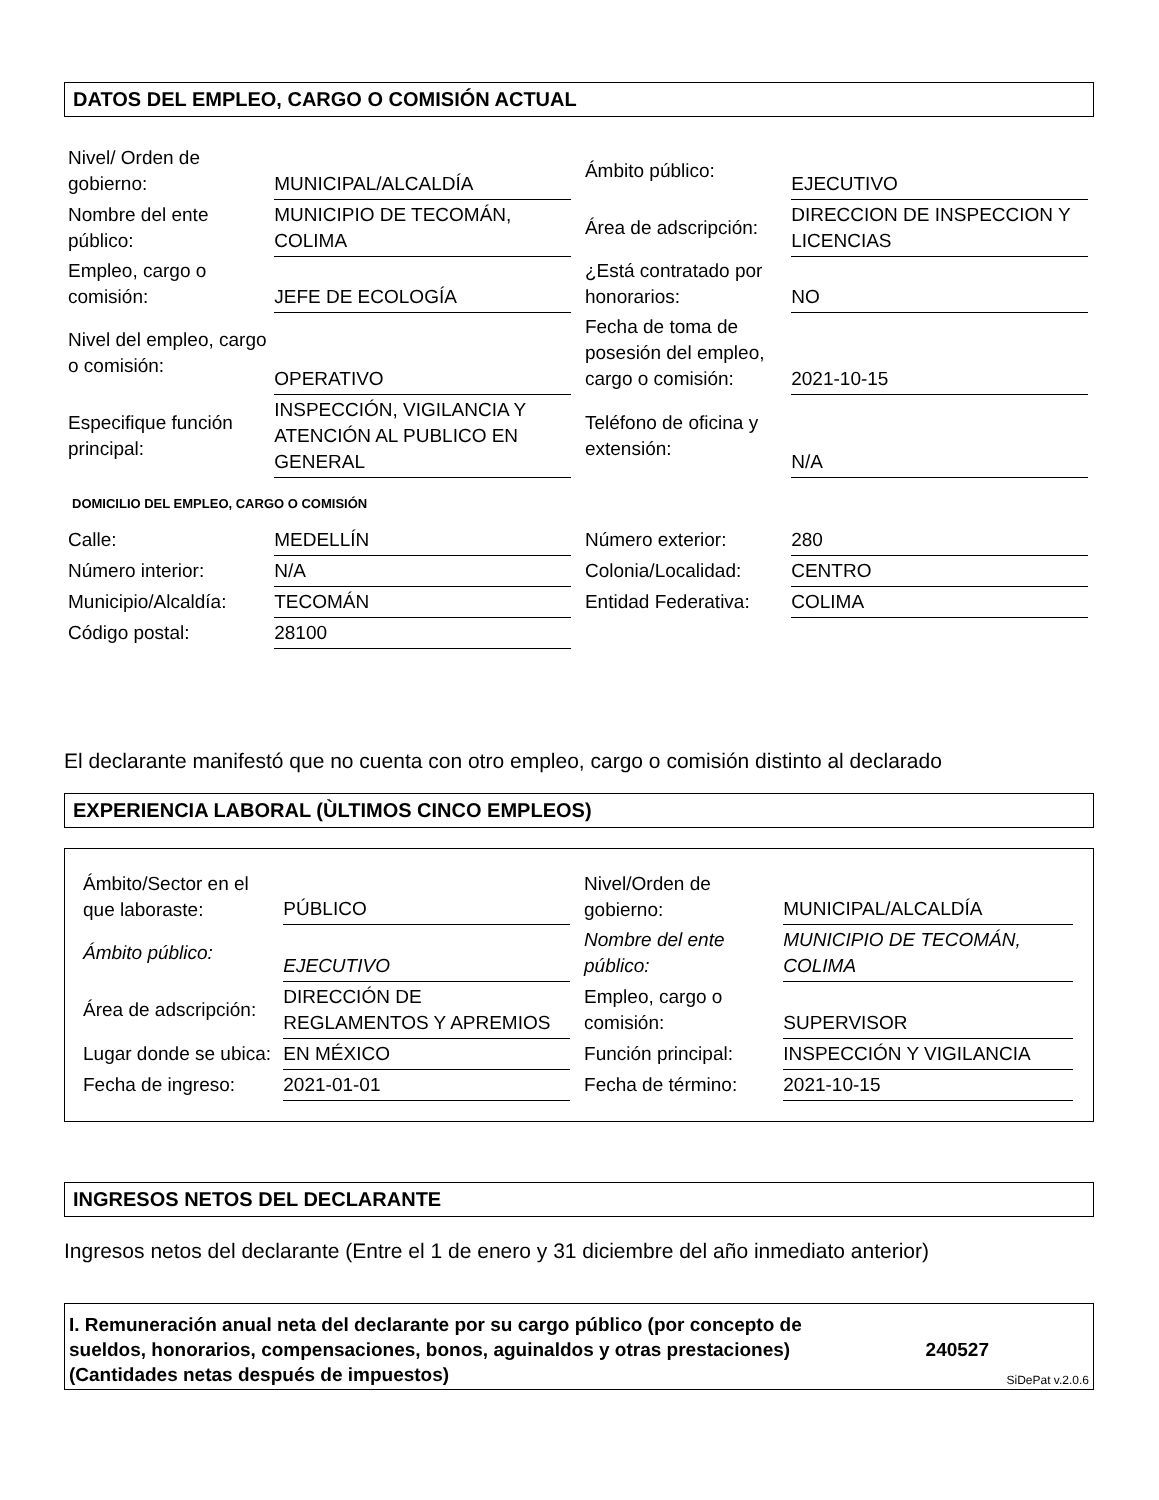DATOS DEL EMPLEO, CARGO O COMISIÓN ACTUAL
| Nivel/ Orden de gobierno: | MUNICIPAL/ALCALDÍA | Ámbito público: | EJECUTIVO |
| Nombre del ente público: | MUNICIPIO DE TECOMÁN, COLIMA | Área de adscripción: | DIRECCION DE INSPECCION Y LICENCIAS |
| Empleo, cargo o comisión: | JEFE DE ECOLOGÍA | ¿Está contratado por honorarios: | NO |
| Nivel del empleo, cargo o comisión: | OPERATIVO | Fecha de toma de posesión del empleo, cargo o comisión: | 2021-10-15 |
| Especifique función principal: | INSPECCIÓN, VIGILANCIA Y ATENCIÓN AL PUBLICO EN GENERAL | Teléfono de oficina y extensión: | N/A |
DOMICILIO DEL EMPLEO, CARGO O COMISIÓN
| Calle: | MEDELLÍN | Número exterior: | 280 |
| Número interior: | N/A | Colonia/Localidad: | CENTRO |
| Municipio/Alcaldía: | TECOMÁN | Entidad Federativa: | COLIMA |
| Código postal: | 28100 | | |
El declarante manifestó que no cuenta con otro empleo, cargo o comisión distinto al declarado
EXPERIENCIA LABORAL (ÙLTIMOS CINCO EMPLEOS)
| Ámbito/Sector en el que laboraste: | PÚBLICO | Nivel/Orden de gobierno: | MUNICIPAL/ALCALDÍA |
| Ámbito público: | EJECUTIVO | Nombre del ente público: | MUNICIPIO DE TECOMÁN, COLIMA |
| Área de adscripción: | DIRECCIÓN DE REGLAMENTOS Y APREMIOS | Empleo, cargo o comisión: | SUPERVISOR |
| Lugar donde se ubica: | EN MÉXICO | Función principal: | INSPECCIÓN Y VIGILANCIA |
| Fecha de ingreso: | 2021-01-01 | Fecha de término: | 2021-10-15 |
INGRESOS NETOS DEL DECLARANTE
Ingresos netos del declarante (Entre el 1 de enero y 31 diciembre del año inmediato anterior)
I. Remuneración anual neta del declarante por su cargo público (por concepto de sueldos, honorarios, compensaciones, bonos, aguinaldos y otras prestaciones) (Cantidades netas después de impuestos)
240527
SiDePat v.2.0.6